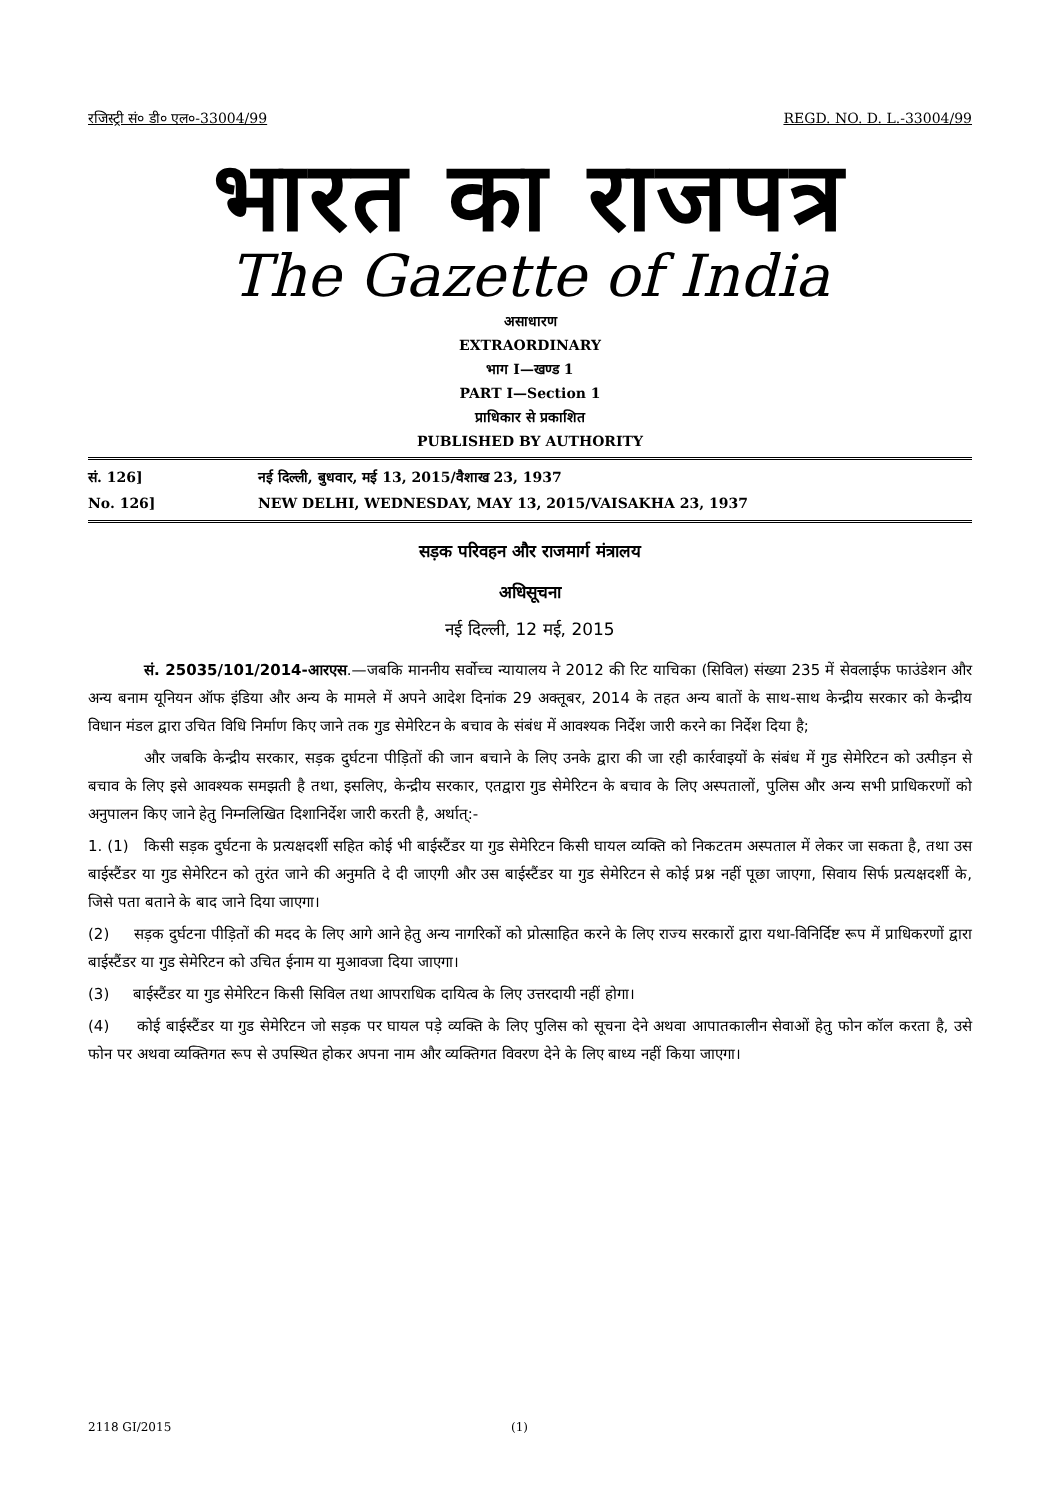रजिस्ट्री सं० डी० एल०-33004/99 REGD. NO. D. L.-33004/99
भारत का राजपत्र
The Gazette of India
असाधारण
EXTRAORDINARY
भाग I—खण्ड 1
PART I—Section 1
प्राधिकार से प्रकाशित
PUBLISHED BY AUTHORITY
सं. 126] नई दिल्ली, बुधवार, मई 13, 2015/वैशाख 23, 1937
No. 126] NEW DELHI, WEDNESDAY, MAY 13, 2015/VAISAKHA 23, 1937
सड़क परिवहन और राजमार्ग मंत्रालय
अधिसूचना
नई दिल्ली, 12 मई, 2015
सं. 25035/101/2014-आरएस.—जबकि माननीय सर्वोच्च न्यायालय ने 2012 की रिट याचिका (सिविल) संख्या 235 में सेवलाईफ फाउंडेशन और अन्य बनाम यूनियन ऑफ इंडिया और अन्य के मामले में अपने आदेश दिनांक 29 अक्तूबर, 2014 के तहत अन्य बातों के साथ-साथ केन्द्रीय सरकार को केन्द्रीय विधान मंडल द्वारा उचित विधि निर्माण किए जाने तक गुड सेमेरिटन के बचाव के संबंध में आवश्यक निर्देश जारी करने का निर्देश दिया है;
और जबकि केन्द्रीय सरकार, सड़क दुर्घटना पीड़ितों की जान बचाने के लिए उनके द्वारा की जा रही कार्रवाइयों के संबंध में गुड सेमेरिटन को उत्पीड़न से बचाव के लिए इसे आवश्यक समझती है तथा, इसलिए, केन्द्रीय सरकार, एतद्वारा गुड सेमेरिटन के बचाव के लिए अस्पतालों, पुलिस और अन्य सभी प्राधिकरणों को अनुपालन किए जाने हेतु निम्नलिखित दिशानिर्देश जारी करती है, अर्थात्:-
1. (1) किसी सड़क दुर्घटना के प्रत्यक्षदर्शी सहित कोई भी बाईस्टैंडर या गुड सेमेरिटन किसी घायल व्यक्ति को निकटतम अस्पताल में लेकर जा सकता है, तथा उस बाईस्टैंडर या गुड सेमेरिटन को तुरंत जाने की अनुमति दे दी जाएगी और उस बाईस्टैंडर या गुड सेमेरिटन से कोई प्रश्न नहीं पूछा जाएगा, सिवाय सिर्फ प्रत्यक्षदर्शी के, जिसे पता बताने के बाद जाने दिया जाएगा।
(2) सड़क दुर्घटना पीड़ितों की मदद के लिए आगे आने हेतु अन्य नागरिकों को प्रोत्साहित करने के लिए राज्य सरकारों द्वारा यथा-विनिर्दिष्ट रूप में प्राधिकरणों द्वारा बाईस्टैंडर या गुड सेमेरिटन को उचित ईनाम या मुआवजा दिया जाएगा।
(3) बाईस्टैंडर या गुड सेमेरिटन किसी सिविल तथा आपराधिक दायित्व के लिए उत्तरदायी नहीं होगा।
(4) कोई बाईस्टैंडर या गुड सेमेरिटन जो सड़क पर घायल पड़े व्यक्ति के लिए पुलिस को सूचना देने अथवा आपातकालीन सेवाओं हेतु फोन कॉल करता है, उसे फोन पर अथवा व्यक्तिगत रूप से उपस्थित होकर अपना नाम और व्यक्तिगत विवरण देने के लिए बाध्य नहीं किया जाएगा।
2118 GI/2015 (1)